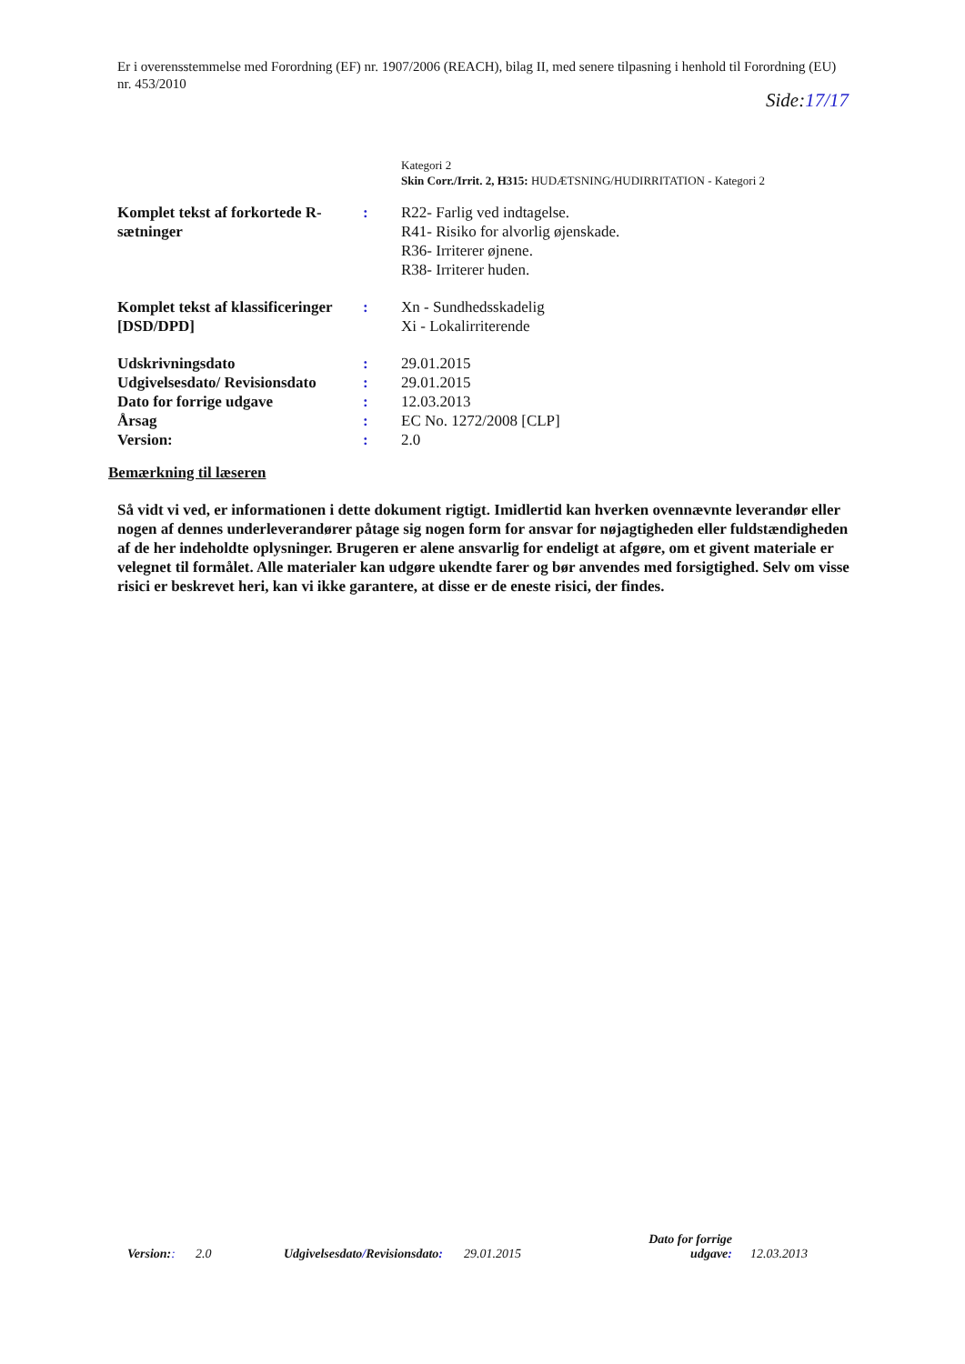Er i overensstemmelse med Forordning (EF) nr. 1907/2006 (REACH), bilag II, med senere tilpasning i henhold til Forordning (EU) nr. 453/2010
Side:17/17
Kategori 2
Skin Corr./Irrit. 2, H315: HUDÆTSNING/HUDIRRITATION - Kategori 2
| Komplet tekst af forkortede R-sætninger | : | R22- Farlig ved indtagelse. R41- Risiko for alvorlig øjenskade. R36- Irriterer øjnene. R38- Irriterer huden. |
| Komplet tekst af klassificeringer [DSD/DPD] | : | Xn - Sundhedsskadelig Xi - Lokalirriterende |
| Udskrivningsdato | : | 29.01.2015 |
| Udgivelsesdato/ Revisionsdato | : | 29.01.2015 |
| Dato for forrige udgave | : | 12.03.2013 |
| Årsag | : | EC No. 1272/2008 [CLP] |
| Version: | : | 2.0 |
Bemærkning til læseren
Så vidt vi ved, er informationen i dette dokument rigtigt. Imidlertid kan hverken ovennævnte leverandør eller nogen af dennes underleverandører påtage sig nogen form for ansvar for nøjagtigheden eller fuldstændigheden af de her indeholdte oplysninger. Brugeren er alene ansvarlig for endeligt at afgøre, om et givent materiale er velegnet til formålet. Alle materialer kan udgøre ukendte farer og bør anvendes med forsigtighed. Selv om visse risici er beskrevet heri, kan vi ikke garantere, at disse er de eneste risici, der findes.
Version::
2.0
Udgivelsesdato/Revisionsdato:
29.01.2015
Dato for forrige udgave:
12.03.2013